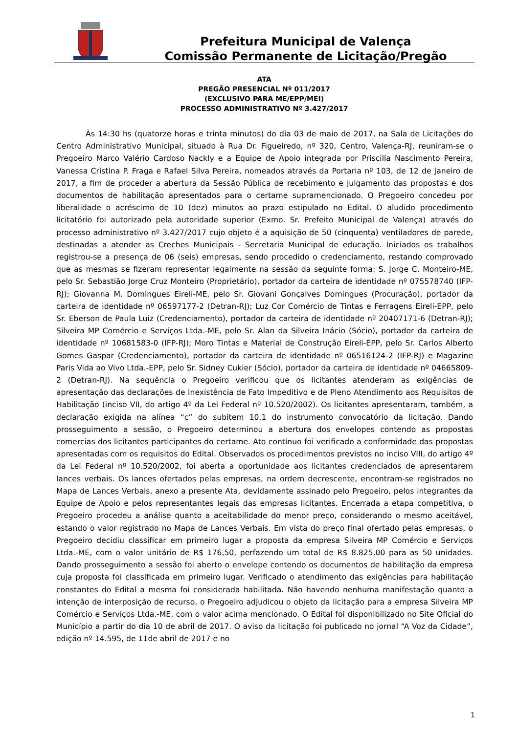Prefeitura Municipal de Valença
Comissão Permanente de Licitação/Pregão
ATA
PREGÃO PRESENCIAL Nº 011/2017
(EXCLUSIVO PARA ME/EPP/MEI)
PROCESSO ADMINISTRATIVO Nº 3.427/2017
Às 14:30 hs (quatorze horas e trinta minutos) do dia 03 de maio de 2017, na Sala de Licitações do Centro Administrativo Municipal, situado à Rua Dr. Figueiredo, nº 320, Centro, Valença-RJ, reuniram-se o Pregoeiro Marco Valério Cardoso Nackly e a Equipe de Apoio integrada por Priscilla Nascimento Pereira, Vanessa Cristina P. Fraga e Rafael Silva Pereira, nomeados através da Portaria nº 103, de 12 de janeiro de 2017, a fim de proceder a abertura da Sessão Pública de recebimento e julgamento das propostas e dos documentos de habilitação apresentados para o certame supramencionado. O Pregoeiro concedeu por liberalidade o acréscimo de 10 (dez) minutos ao prazo estipulado no Edital. O aludido procedimento licitatório foi autorizado pela autoridade superior (Exmo. Sr. Prefeito Municipal de Valença) através do processo administrativo nº 3.427/2017 cujo objeto é a aquisição de 50 (cinquenta) ventiladores de parede, destinadas a atender as Creches Municipais - Secretaria Municipal de educação. Iniciados os trabalhos registrou-se a presença de 06 (seis) empresas, sendo procedido o credenciamento, restando comprovado que as mesmas se fizeram representar legalmente na sessão da seguinte forma: S. Jorge C. Monteiro-ME, pelo Sr. Sebastião Jorge Cruz Monteiro (Proprietário), portador da carteira de identidade nº 075578740 (IFP-RJ); Giovanna M. Domingues Eireli-ME, pelo Sr. Giovani Gonçalves Domingues (Procuração), portador da carteira de identidade nº 06597177-2 (Detran-RJ); Luz Cor Comércio de Tintas e Ferragens Eireli-EPP, pelo Sr. Eberson de Paula Luiz (Credenciamento), portador da carteira de identidade nº 20407171-6 (Detran-RJ); Silveira MP Comércio e Serviços Ltda.-ME, pelo Sr. Alan da Silveira Inácio (Sócio), portador da carteira de identidade nº 10681583-0 (IFP-RJ); Moro Tintas e Material de Construção Eireli-EPP, pelo Sr. Carlos Alberto Gomes Gaspar (Credenciamento), portador da carteira de identidade nº 06516124-2 (IFP-RJ) e Magazine Paris Vida ao Vivo Ltda.-EPP, pelo Sr. Sidney Cukier (Sócio), portador da carteira de identidade nº 04665809-2 (Detran-RJ). Na sequência o Pregoeiro verificou que os licitantes atenderam as exigências de apresentação das declarações de Inexistência de Fato Impeditivo e de Pleno Atendimento aos Requisitos de Habilitação (inciso VII, do artigo 4º da Lei Federal nº 10.520/2002). Os licitantes apresentaram, também, a declaração exigida na alínea “c” do subitem 10.1 do instrumento convocatório da licitação. Dando prosseguimento a sessão, o Pregoeiro determinou a abertura dos envelopes contendo as propostas comercias dos licitantes participantes do certame. Ato contínuo foi verificado a conformidade das propostas apresentadas com os requisitos do Edital. Observados os procedimentos previstos no inciso VIII, do artigo 4º da Lei Federal nº 10.520/2002, foi aberta a oportunidade aos licitantes credenciados de apresentarem lances verbais. Os lances ofertados pelas empresas, na ordem decrescente, encontram-se registrados no Mapa de Lances Verbais, anexo a presente Ata, devidamente assinado pelo Pregoeiro, pelos integrantes da Equipe de Apoio e pelos representantes legais das empresas licitantes. Encerrada a etapa competitiva, o Pregoeiro procedeu a análise quanto a aceitabilidade do menor preço, considerando o mesmo aceitável, estando o valor registrado no Mapa de Lances Verbais. Em vista do preço final ofertado pelas empresas, o Pregoeiro decidiu classificar em primeiro lugar a proposta da empresa Silveira MP Comércio e Serviços Ltda.-ME, com o valor unitário de R$ 176,50, perfazendo um total de R$ 8.825,00 para as 50 unidades. Dando prosseguimento a sessão foi aberto o envelope contendo os documentos de habilitação da empresa cuja proposta foi classificada em primeiro lugar. Verificado o atendimento das exigências para habilitação constantes do Edital a mesma foi considerada habilitada. Não havendo nenhuma manifestação quanto a intenção de interposição de recurso, o Pregoeiro adjudicou o objeto da licitação para a empresa Silveira MP Comércio e Serviços Ltda.-ME, com o valor acima mencionado. O Edital foi disponibilizado no Site Oficial do Município a partir do dia 10 de abril de 2017. O aviso da licitação foi publicado no jornal “A Voz da Cidade”, edição nº 14.595, de 11de abril de 2017 e no
1